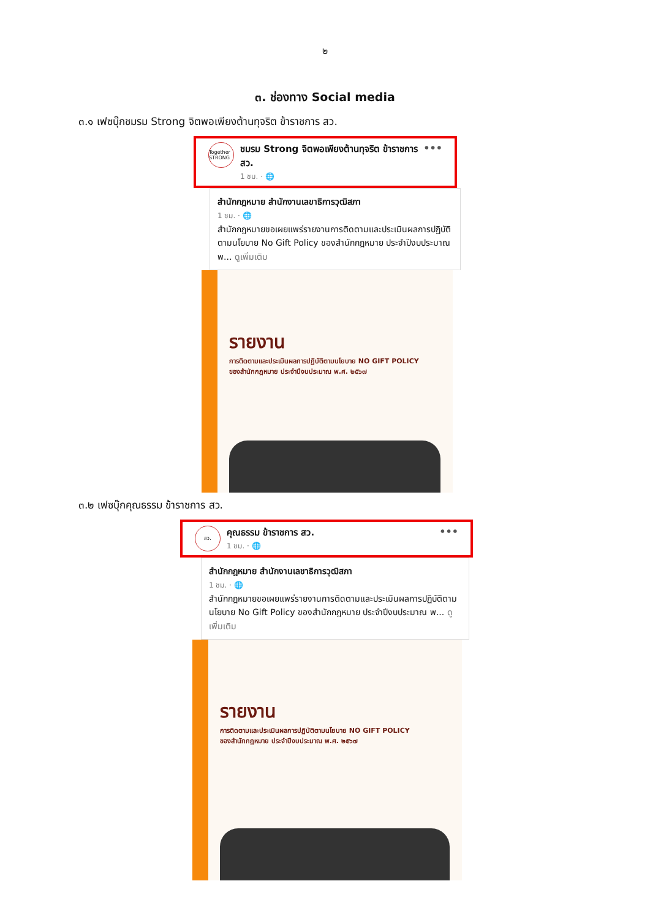๒
๓. ช่องทาง Social media
๓.๑ เฟซบุ๊กชมรม Strong จิตพอเพียงต้านทุจริต ข้าราชการ สว.
Together STRONG
ชมรม Strong จิตพอเพียงต้านทุจริต ข้าราชการ สว.
1 ชม. · 🌐
•••
สำนักกฎหมาย สำนักงานเลขาธิการวุฒิสภา
1 ชม. · 🌐
สำนักกฎหมายขอเผยแพร่รายงานการติดตามและประเมินผลการปฏิบัติตามนโยบาย No Gift Policy ของสำนักกฎหมาย ประจำปีงบประมาณ พ... ดูเพิ่มเติม
รายงาน
การติดตามและประเมินผลการปฏิบัติตามนโยบาย NO GIFT POLICY
ของสำนักกฎหมาย ประจำปีงบประมาณ พ.ศ. ๒๕๖๗
๓.๒ เฟซบุ๊กคุณธรรม ข้าราชการ สว.
สว.
คุณธรรม ข้าราชการ สว.
1 ชม. · 🌐
•••
สำนักกฎหมาย สำนักงานเลขาธิการวุฒิสภา
1 ชม. · 🌐
สำนักกฎหมายขอเผยแพร่รายงานการติดตามและประเมินผลการปฏิบัติตามนโยบาย No Gift Policy ของสำนักกฎหมาย ประจำปีงบประมาณ พ... ดูเพิ่มเติม
รายงาน
การติดตามและประเมินผลการปฏิบัติตามนโยบาย NO GIFT POLICY
ของสำนักกฎหมาย ประจำปีงบประมาณ พ.ศ. ๒๕๖๗